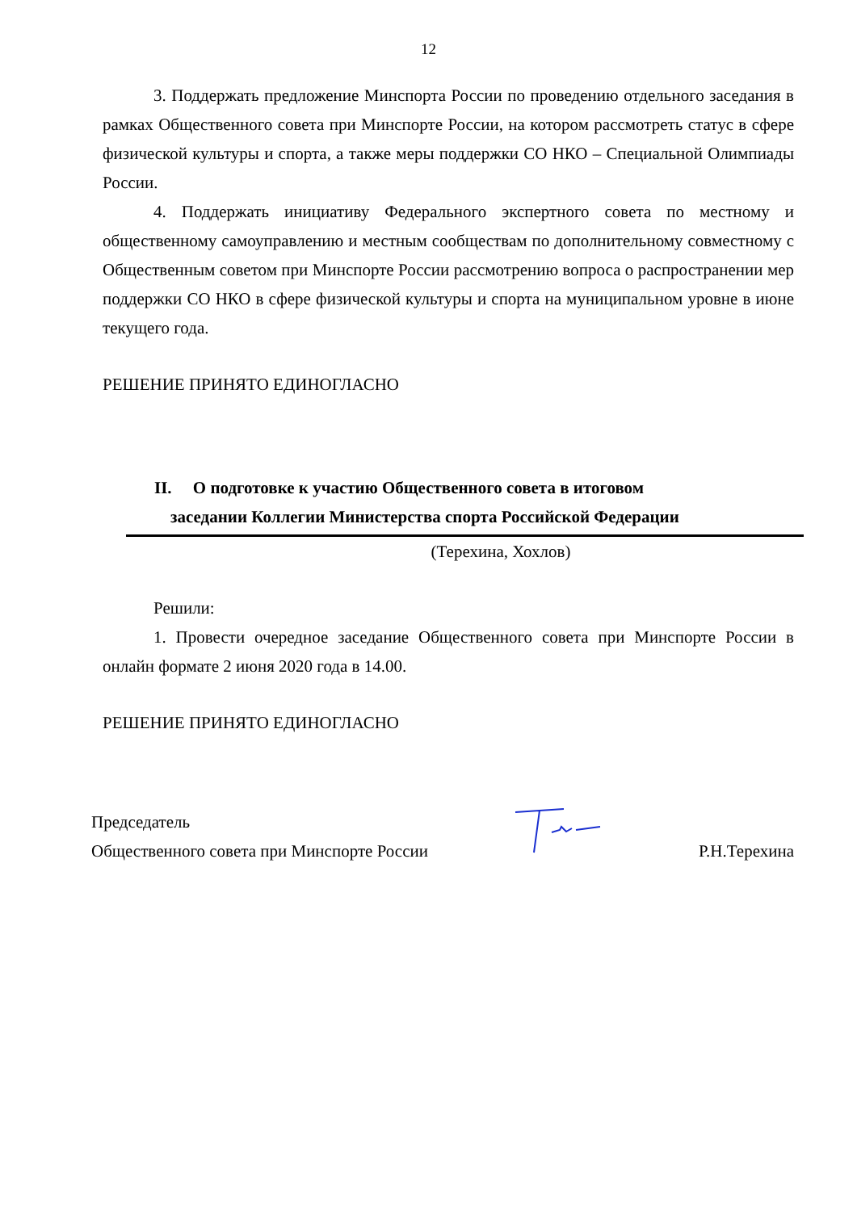12
3. Поддержать предложение Минспорта России по проведению отдельного заседания в рамках Общественного совета при Минспорте России, на котором рассмотреть статус в сфере физической культуры и спорта, а также меры поддержки СО НКО – Специальной Олимпиады России.
4. Поддержать инициативу Федерального экспертного совета по местному и общественному самоуправлению и местным сообществам по дополнительному совместному с Общественным советом при Минспорте России рассмотрению вопроса о распространении мер поддержки СО НКО в сфере физической культуры и спорта на муниципальном уровне в июне текущего года.
РЕШЕНИЕ ПРИНЯТО ЕДИНОГЛАСНО
II. О подготовке к участию Общественного совета в итоговом
заседании Коллегии Министерства спорта Российской Федерации
(Терехина, Хохлов)
Решили:
1. Провести очередное заседание Общественного совета при Минспорте России в онлайн формате 2 июня 2020 года в 14.00.
РЕШЕНИЕ ПРИНЯТО ЕДИНОГЛАСНО
Председатель
Общественного совета при Минспорте России Р.Н.Терехина